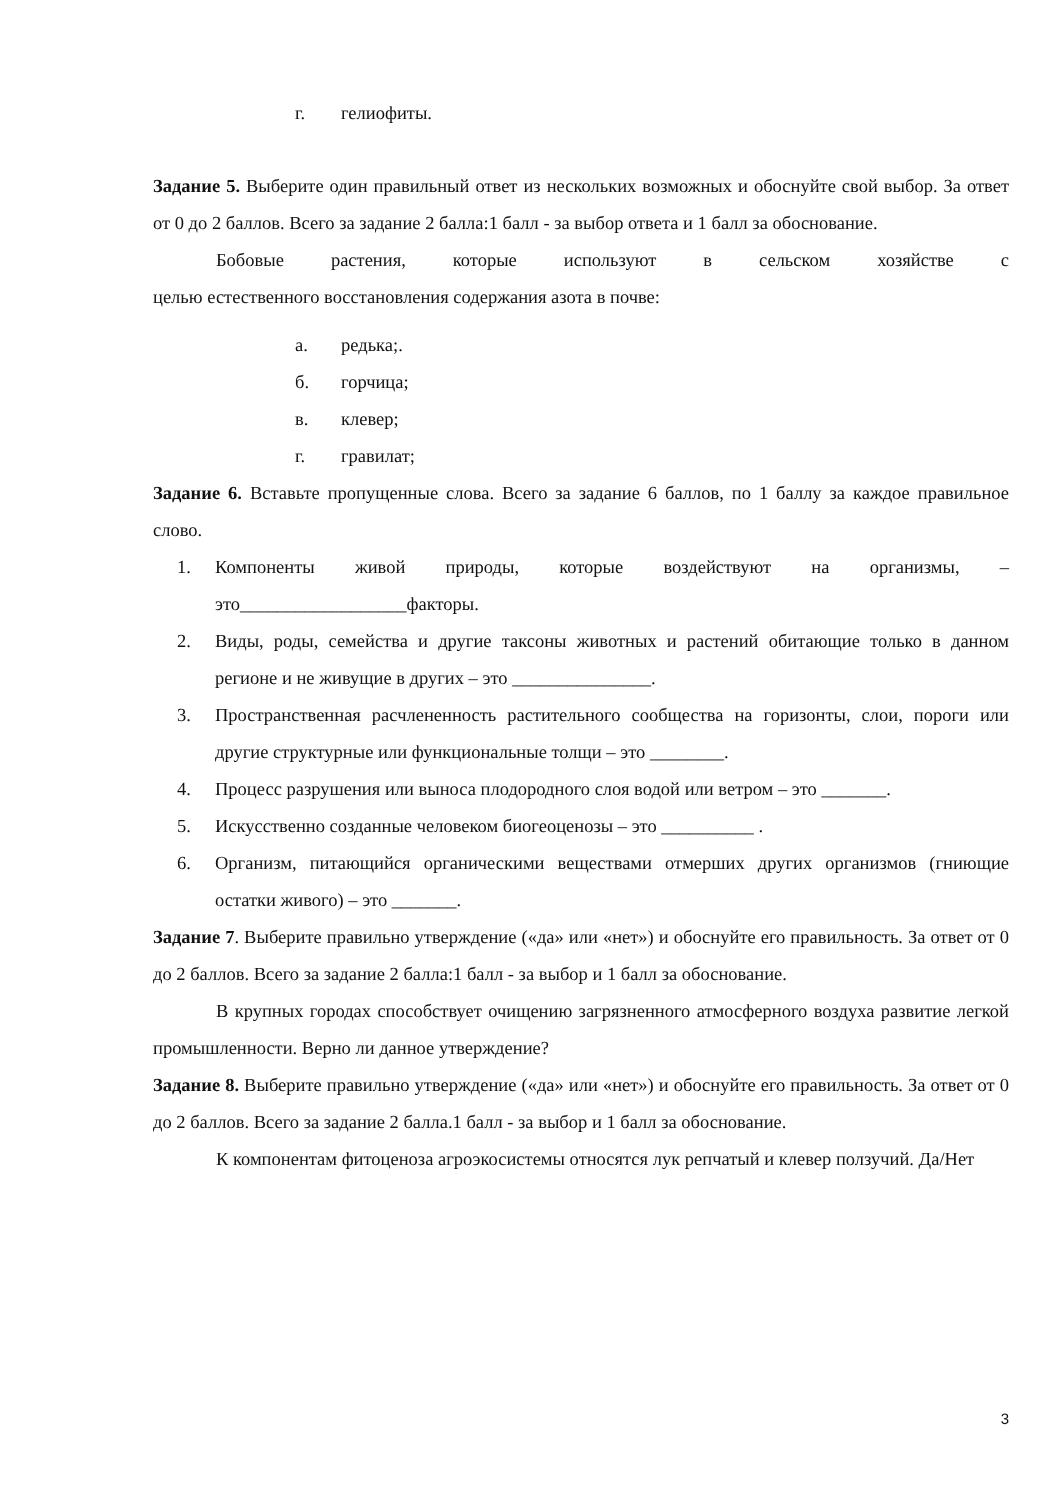г. гелиофиты.
Задание 5. Выберите один правильный ответ из нескольких возможных и обоснуйте свой выбор. За ответ от 0 до 2 баллов. Всего за задание 2 балла:1 балл - за выбор ответа и 1 балл за обоснование.
Бобовые растения, которые используют в сельском хозяйстве с
целью естественного восстановления содержания азота в почве:
а. редька;.
б. горчица;
в. клевер;
г. гравилат;
Задание 6. Вставьте пропущенные слова. Всего за задание 6 баллов, по 1 баллу за каждое правильное слово.
1. Компоненты живой природы, которые воздействуют на организмы, – это__________________факторы.
2. Виды, роды, семейства и другие таксоны животных и растений обитающие только в данном регионе и не живущие в других – это _______________.
3. Пространственная расчлененность растительного сообщества на горизонты, слои, пороги или другие структурные или функциональные толщи – это ________.
4. Процесс разрушения или выноса плодородного слоя водой или ветром – это _______.
5. Искусственно созданные человеком биогеоценозы – это __________ .
6. Организм, питающийся органическими веществами отмерших других организмов (гниющие остатки живого) – это _______.
Задание 7. Выберите правильно утверждение («да» или «нет») и обоснуйте его правильность. За ответ от 0 до 2 баллов. Всего за задание 2 балла:1 балл - за выбор и 1 балл за обоснование.
В крупных городах способствует очищению загрязненного атмосферного воздуха развитие легкой промышленности. Верно ли данное утверждение?
Задание 8. Выберите правильно утверждение («да» или «нет») и обоснуйте его правильность. За ответ от 0 до 2 баллов. Всего за задание 2 балла.1 балл - за выбор и 1 балл за обоснование.
К компонентам фитоценоза агроэкосистемы относятся лук репчатый и клевер ползучий. Да/Нет
3